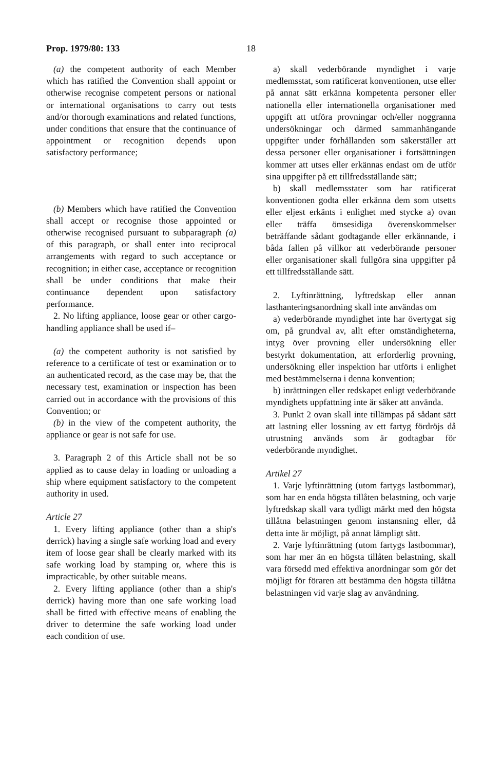Prop. 1979/80: 133 18
(a) the competent authority of each Member which has ratified the Convention shall appoint or otherwise recognise competent persons or national or international organisations to carry out tests and/or thorough examinations and related functions, under conditions that ensure that the continuance of appointment or recognition depends upon satisfactory performance;
(b) Members which have ratified the Convention shall accept or recognise those appointed or otherwise recognised pursuant to subparagraph (a) of this paragraph, or shall enter into reciprocal arrangements with regard to such acceptance or recognition; in either case, acceptance or recognition shall be under conditions that make their continuance dependent upon satisfactory performance.
2. No lifting appliance, loose gear or other cargo-handling appliance shall be used if–
(a) the competent authority is not satisfied by reference to a certificate of test or examination or to an authenticated record, as the case may be, that the necessary test, examination or inspection has been carried out in accordance with the provisions of this Convention; or
(b) in the view of the competent authority, the appliance or gear is not safe for use.
3. Paragraph 2 of this Article shall not be so applied as to cause delay in loading or unloading a ship where equipment satisfactory to the competent authority in used.
Article 27
1. Every lifting appliance (other than a ship's derrick) having a single safe working load and every item of loose gear shall be clearly marked with its safe working load by stamping or, where this is impracticable, by other suitable means.
2. Every lifting appliance (other than a ship's derrick) having more than one safe working load shall be fitted with effective means of enabling the driver to determine the safe working load under each condition of use.
a) skall vederbörande myndighet i varje medlemsstat, som ratificerat konventionen, utse eller på annat sätt erkänna kompetenta personer eller nationella eller internationella organisationer med uppgift att utföra provningar och/eller noggranna undersökningar och därmed sammanhängande uppgifter under förhållanden som säkerställer att dessa personer eller organisationer i fortsättningen kommer att utses eller erkännas endast om de utför sina uppgifter på ett tillfredsställande sätt;
b) skall medlemsstater som har ratificerat konventionen godta eller erkänna dem som utsetts eller eljest erkänts i enlighet med stycke a) ovan eller träffa ömsesidiga överenskommelser beträffande sådant godtagande eller erkännande, i båda fallen på villkor att vederbörande personer eller organisationer skall fullgöra sina uppgifter på ett tillfredsställande sätt.
2. Lyftinrättning, lyftredskap eller annan lasthanteringsanordning skall inte användas om
a) vederbörande myndighet inte har övertygat sig om, på grundval av, allt efter omständigheterna, intyg över provning eller undersökning eller bestyrkt dokumentation, att erforderlig provning, undersökning eller inspektion har utförts i enlighet med bestämmelserna i denna konvention;
b) inrättningen eller redskapet enligt vederbörande myndighets uppfattning inte är säker att använda.
3. Punkt 2 ovan skall inte tillämpas på sådant sätt att lastning eller lossning av ett fartyg fördröjs då utrustning används som är godtagbar för vederbörande myndighet.
Artikel 27
1. Varje lyftinrättning (utom fartygs lastbommar), som har en enda högsta tillåten belastning, och varje lyftredskap skall vara tydligt märkt med den högsta tillåtna belastningen genom instansning eller, då detta inte är möjligt, på annat lämpligt sätt.
2. Varje lyftinrättning (utom fartygs lastbommar), som har mer än en högsta tillåten belastning, skall vara försedd med effektiva anordningar som gör det möjligt för föraren att bestämma den högsta tillåtna belastningen vid varje slag av användning.